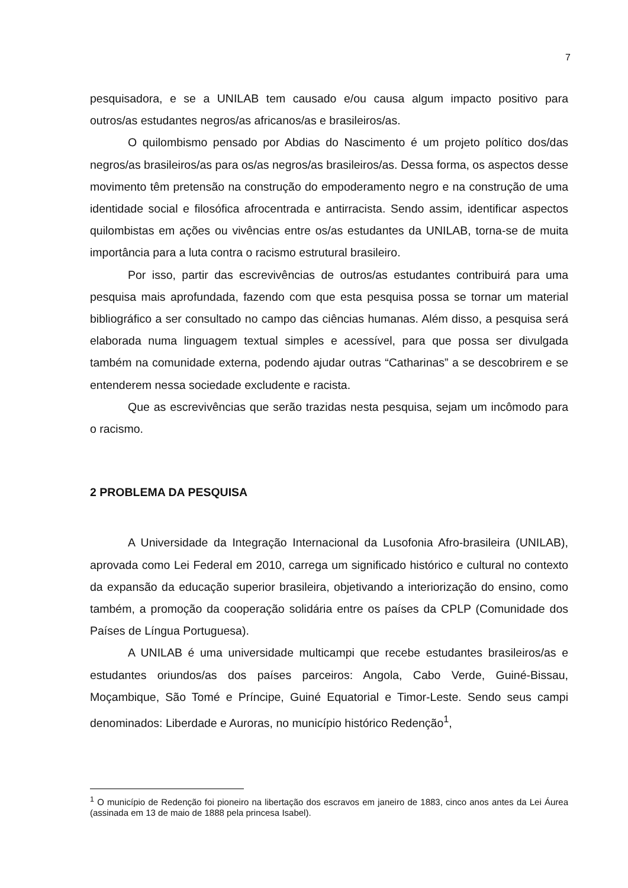7
pesquisadora, e se a UNILAB tem causado e/ou causa algum impacto positivo para outros/as estudantes negros/as africanos/as e brasileiros/as.
O quilombismo pensado por Abdias do Nascimento é um projeto político dos/das negros/as brasileiros/as para os/as negros/as brasileiros/as. Dessa forma, os aspectos desse movimento têm pretensão na construção do empoderamento negro e na construção de uma identidade social e filosófica afrocentrada e antirracista. Sendo assim, identificar aspectos quilombistas em ações ou vivências entre os/as estudantes da UNILAB, torna-se de muita importância para a luta contra o racismo estrutural brasileiro.
Por isso, partir das escrevivências de outros/as estudantes contribuirá para uma pesquisa mais aprofundada, fazendo com que esta pesquisa possa se tornar um material bibliográfico a ser consultado no campo das ciências humanas. Além disso, a pesquisa será elaborada numa linguagem textual simples e acessível, para que possa ser divulgada também na comunidade externa, podendo ajudar outras “Catharinas” a se descobrirem e se entenderem nessa sociedade excludente e racista.
Que as escrevivências que serão trazidas nesta pesquisa, sejam um incômodo para o racismo.
2 PROBLEMA DA PESQUISA
A Universidade da Integração Internacional da Lusofonia Afro-brasileira (UNILAB), aprovada como Lei Federal em 2010, carrega um significado histórico e cultural no contexto da expansão da educação superior brasileira, objetivando a interiorização do ensino, como também, a promoção da cooperação solidária entre os países da CPLP (Comunidade dos Países de Língua Portuguesa).
A UNILAB é uma universidade multicampi que recebe estudantes brasileiros/as e estudantes oriundos/as dos países parceiros: Angola, Cabo Verde, Guiné-Bissau, Moçambique, São Tomé e Príncipe, Guiné Equatorial e Timor-Leste. Sendo seus campi denominados: Liberdade e Auroras, no município histórico Redenção<sup>1</sup>,
<sup>1</sup> O município de Redenção foi pioneiro na libertação dos escravos em janeiro de 1883, cinco anos antes da Lei Áurea (assinada em 13 de maio de 1888 pela princesa Isabel).